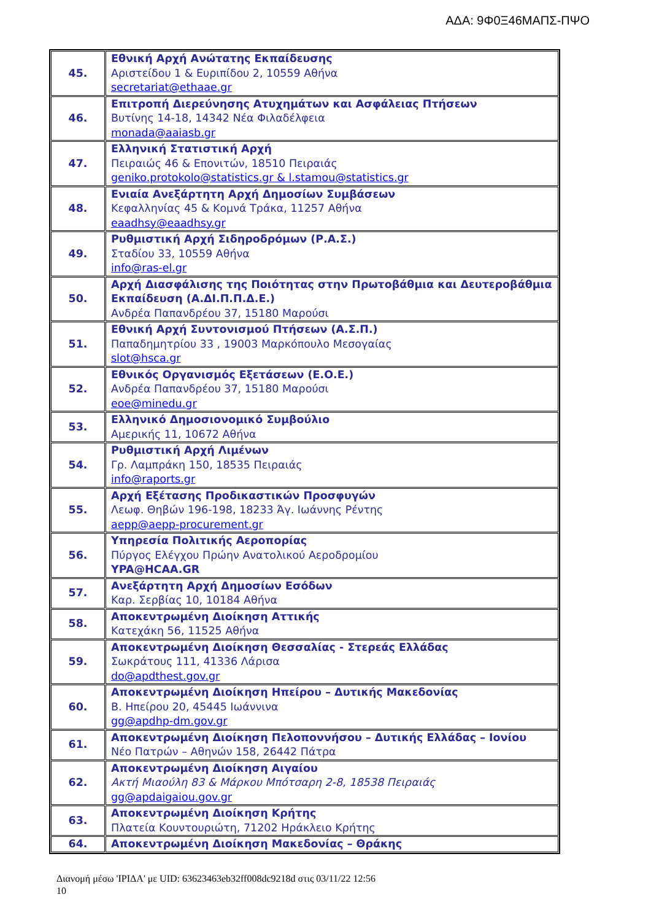ΑΔΑ: 9Φ0Ξ46ΜΑΠΣ-ΠΨΟ
| 45. | Εθνική Αρχή Ανώτατης Εκπαίδευσης Αριστείδου 1 & Ευριπίδου 2, 10559 Αθήνα secretariat@ethaae.gr |
| 46. | Επιτροπή Διερεύνησης Ατυχημάτων και Ασφάλειας Πτήσεων Βυτίνης 14-18, 14342 Νέα Φιλαδέλφεια monada@aaiasb.gr |
| 47. | Ελληνική Στατιστική Αρχή Πειραιώς 46 & Επονιτών, 18510 Πειραιάς geniko.protokolo@statistics.gr & l.stamou@statistics.gr |
| 48. | Ενιαία Ανεξάρτητη Αρχή Δημοσίων Συμβάσεων Κεφαλληνίας 45 & Κομνά Τράκα, 11257 Αθήνα eaadhsy@eaadhsy.gr |
| 49. | Ρυθμιστική Αρχή Σιδηροδρόμων (Ρ.Α.Σ.) Σταδίου 33, 10559 Αθήνα info@ras-el.gr |
| 50. | Αρχή Διασφάλισης της Ποιότητας στην Πρωτοβάθμια και Δευτεροβάθμια Εκπαίδευση (Α.ΔΙ.Π.Π.Δ.Ε.) Ανδρέα Παπανδρέου 37, 15180 Μαρούσι |
| 51. | Εθνική Αρχή Συντονισμού Πτήσεων (Α.Σ.Π.) Παπαδημητρίου 33 , 19003 Μαρκόπουλο Μεσογαίας slot@hsca.gr |
| 52. | Εθνικός Οργανισμός Εξετάσεων (Ε.Ο.Ε.) Ανδρέα Παπανδρέου 37, 15180 Μαρούσι eoe@minedu.gr |
| 53. | Ελληνικό Δημοσιονομικό Συμβούλιο Αμερικής 11, 10672 Αθήνα |
| 54. | Ρυθμιστική Αρχή Λιμένων Γρ. Λαμπράκη 150, 18535 Πειραιάς info@raports.gr |
| 55. | Αρχή Εξέτασης Προδικαστικών Προσφυγών Λεωφ. Θηβών 196-198, 18233 Άγ. Ιωάννης Ρέντης aepp@aepp-procurement.gr |
| 56. | Υπηρεσία Πολιτικής Αεροπορίας Πύργος Ελέγχου Πρώην Ανατολικού Αεροδρομίου YPA@HCAA.GR |
| 57. | Ανεξάρτητη Αρχή Δημοσίων Εσόδων Καρ. Σερβίας 10, 10184 Αθήνα |
| 58. | Αποκεντρωμένη Διοίκηση Αττικής Κατεχάκη 56, 11525 Αθήνα |
| 59. | Αποκεντρωμένη Διοίκηση Θεσσαλίας - Στερεάς Ελλάδας Σωκράτους 111, 41336 Λάρισα do@apdthest.gov.gr |
| 60. | Αποκεντρωμένη Διοίκηση Ηπείρου – Δυτικής Μακεδονίας Β. Ηπείρου 20, 45445 Ιωάννινα gg@apdhp-dm.gov.gr |
| 61. | Αποκεντρωμένη Διοίκηση Πελοποννήσου – Δυτικής Ελλάδας – Ιονίου Νέο Πατρών – Αθηνών 158, 26442 Πάτρα |
| 62. | Αποκεντρωμένη Διοίκηση Αιγαίου Ακτή Μιαούλη 83 & Μάρκου Μπότσαρη 2-8, 18538 Πειραιάς gg@apdaigaiou.gov.gr |
| 63. | Αποκεντρωμένη Διοίκηση Κρήτης Πλατεία Κουντουριώτη, 71202 Ηράκλειο Κρήτης |
| 64. | Αποκεντρωμένη Διοίκηση Μακεδονίας – Θράκης |
Διανομή μέσω 'ΙΡΙΔΑ' με UID: 63623463eb32ff008dc9218d στις 03/11/22 12:56
10